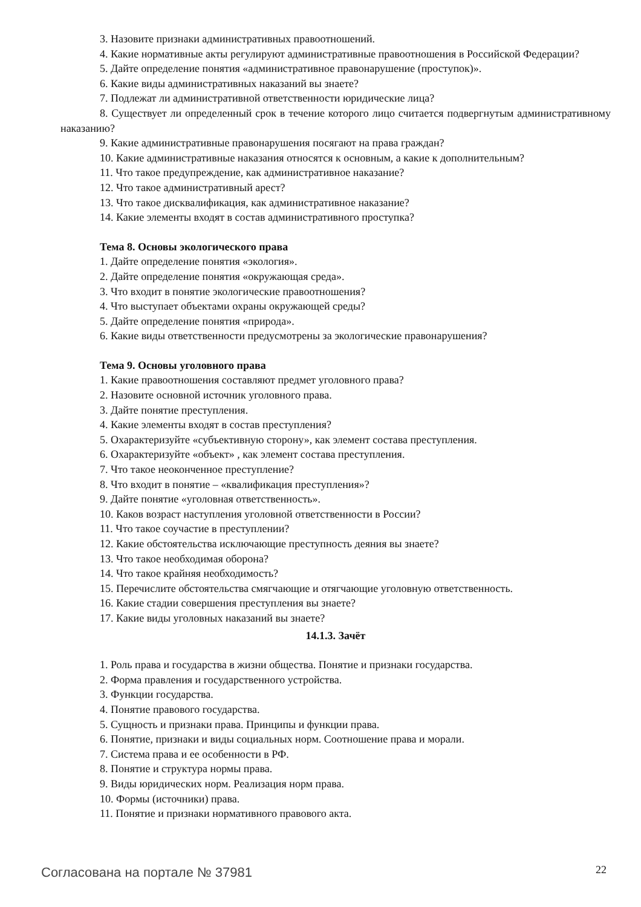3. Назовите признаки административных правоотношений.
4. Какие нормативные акты регулируют административные правоотношения в Российской Федерации?
5. Дайте определение понятия «административное правонарушение (проступок)».
6. Какие виды административных наказаний вы знаете?
7. Подлежат ли административной ответственности юридические лица?
8. Существует ли определенный срок в течение которого лицо считается подвергнутым административному наказанию?
9. Какие административные правонарушения посягают на права граждан?
10. Какие административные наказания относятся к основным, а какие к дополнительным?
11. Что такое предупреждение, как административное наказание?
12. Что такое административный арест?
13. Что такое дисквалификация, как административное наказание?
14. Какие элементы входят в состав административного проступка?
Тема 8. Основы экологического права
1. Дайте определение понятия «экология».
2. Дайте определение понятия «окружающая среда».
3. Что входит в понятие экологические правоотношения?
4. Что выступает объектами охраны окружающей среды?
5. Дайте определение понятия «природа».
6. Какие виды ответственности предусмотрены за экологические правонарушения?
Тема 9. Основы уголовного права
1. Какие правоотношения составляют предмет уголовного права?
2. Назовите основной источник уголовного права.
3. Дайте понятие преступления.
4. Какие элементы входят в состав преступления?
5. Охарактеризуйте «субъективную сторону», как элемент состава преступления.
6. Охарактеризуйте «объект» , как элемент состава преступления.
7. Что такое неоконченное преступление?
8. Что входит в понятие – «квалификация преступления»?
9. Дайте понятие «уголовная ответственность».
10. Каков возраст наступления уголовной ответственности в России?
11. Что такое соучастие в преступлении?
12. Какие обстоятельства исключающие преступность деяния вы знаете?
13. Что такое необходимая оборона?
14. Что такое крайняя необходимость?
15. Перечислите обстоятельства смягчающие и отягчающие уголовную ответственность.
16. Какие стадии совершения преступления вы знаете?
17. Какие виды уголовных наказаний вы знаете?
14.1.3. Зачёт
1. Роль права и государства в жизни общества. Понятие и признаки государства.
2. Форма правления и государственного устройства.
3. Функции государства.
4. Понятие правового государства.
5. Сущность и признаки права. Принципы и функции права.
6. Понятие, признаки и виды социальных норм. Соотношение права и морали.
7. Система права и ее особенности в РФ.
8. Понятие и структура нормы права.
9. Виды юридических норм. Реализация норм права.
10. Формы (источники) права.
11. Понятие и признаки нормативного правового акта.
Согласована на портале № 37981 22